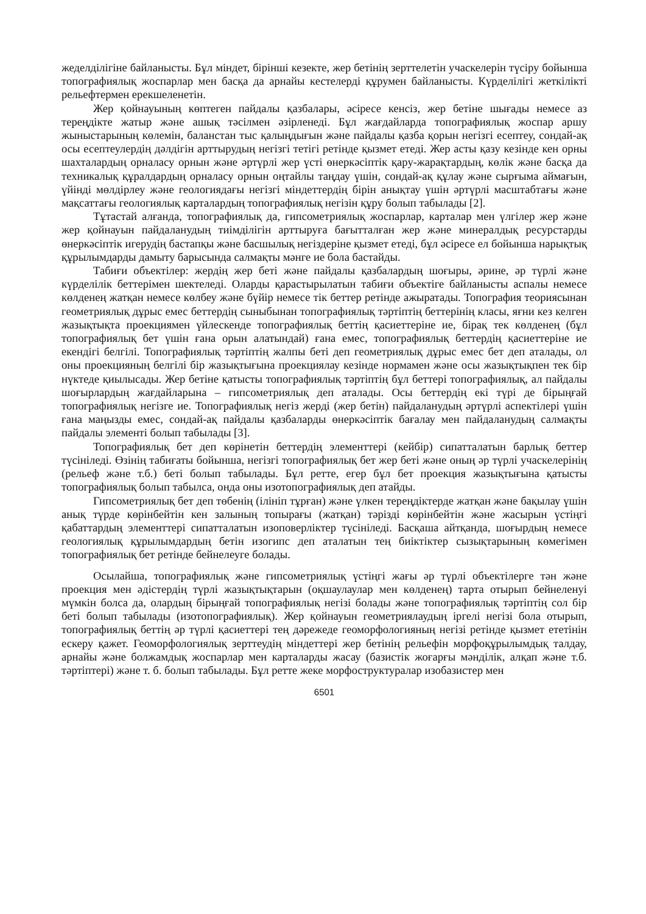жеделділігіне байланысты. Бұл міндет, бірінші кезекте, жер бетінің зерттелетін учаскелерін түсіру бойынша топографиялық жоспарлар мен басқа да арнайы кестелерді құрумен байланысты. Күрделілігі жеткілікті рельефтермен ерекшеленетін.
Жер қойнауының көптеген пайдалы қазбалары, әсіресе кенсіз, жер бетіне шығады немесе аз тереңдікте жатыр және ашық тәсілмен әзірленеді. Бұл жағдайларда топографиялық жоспар аршу жыныстарының көлемін, баланстан тыс қалыңдығын және пайдалы қазба қорын негізгі есептеу, сондай-ақ осы есептеулердің дәлдігін арттырудың негізгі тетігі ретінде қызмет етеді. Жер асты қазу кезінде кен орны шахталардың орналасу орнын және әртүрлі жер үсті өнеркәсіптік қару-жарақтардың, көлік және басқа да техникалық құралдардың орналасу орнын оңтайлы таңдау үшін, сондай-ақ құлау және сырғыма аймағын, үйінді мөлдірлеу және геологиядағы негізгі міндеттердің бірін анықтау үшін әртүрлі масштабтағы және мақсаттағы геологиялық карталардың топографиялық негізін құру болып табылады [2].
Тұтастай алғанда, топографиялық да, гипсометриялық жоспарлар, карталар мен үлгілер жер және жер қойнауын пайдаланудың тиімділігін арттыруға бағытталған жер және минералдық ресурстарды өнеркәсіптік игерудің бастапқы және басшылық негіздеріне қызмет етеді, бұл әсіресе ел бойынша нарықтық құрылымдарды дамыту барысында салмақты мәнге ие бола бастайды.
Табиғи объектілер: жердің жер беті және пайдалы қазбалардың шоғыры, әрине, әр түрлі және күрделілік беттерімен шектеледі. Оларды қарастырылатын табиғи объектіге байланысты аспалы немесе көлденең жатқан немесе көлбеу және бүйір немесе тік беттер ретінде ажыратады. Топография теориясынан геометриялық дұрыс емес беттердің сыныбынан топографиялық тәртіптің беттерінің класы, яғни кез келген жазықтықта проекциямен үйлескенде топографиялық беттің қасиеттеріне ие, бірақ тек көлденең (бұл топографиялық бет үшін ғана орын алатындай) ғана емес, топографиялық беттердің қасиеттеріне ие екендігі белгілі. Топографиялық тәртіптің жалпы беті деп геометриялық дұрыс емес бет деп аталады, ол оны проекцияның белгілі бір жазықтығына проекциялау кезінде нормамен және осы жазықтықпен тек бір нүктеде қиылысады. Жер бетіне қатысты топографиялық тәртіптің бұл беттері топографиялық, ал пайдалы шоғырлардың жағдайларына – гипсометриялық деп аталады. Осы беттердің екі түрі де бірыңғай топографиялық негізге ие. Топографиялық негіз жерді (жер бетін) пайдаланудың әртүрлі аспектілері үшін ғана маңызды емес, сондай-ақ пайдалы қазбаларды өнеркәсіптік бағалау мен пайдаланудың салмақты пайдалы элементі болып табылады [3].
Топографиялық бет деп көрінетін беттердің элементтері (кейбір) сипатталатын барлық беттер түсініледі. Өзінің табиғаты бойынша, негізгі топографиялық бет жер беті және оның әр түрлі учаскелерінің (рельеф және т.б.) беті болып табылады. Бұл ретте, егер бұл бет проекция жазықтығына қатысты топографиялық болып табылса, онда оны изотопографиялық деп атайды.
Гипсометриялық бет деп төбенің (ілініп тұрған) және үлкен тереңдіктерде жатқан және бақылау үшін анық түрде көрінбейтін кен залының топырағы (жатқан) тәрізді көрінбейтін және жасырын үстіңгі қабаттардың элементтері сипатталатын изоповерліктер түсініледі. Басқаша айтқанда, шоғырдың немесе геологиялық құрылымдардың бетін изогипс деп аталатын тең биіктіктер сызықтарының көмегімен топографиялық бет ретінде бейнелеуге болады.
Осылайша, топографиялық және гипсометриялық үстіңгі жағы әр түрлі объектілерге тән және проекция мен әдістердің түрлі жазықтықтарын (оқшаулаулар мен көлденең) тарта отырып бейнеленуі мүмкін болса да, олардың бірыңғай топографиялық негізі болады және топографиялық тәртіптің сол бір беті болып табылады (изотопографиялық). Жер қойнауын геометриялаудың іргелі негізі бола отырып, топографиялық беттің әр түрлі қасиеттері тең дәрежеде геоморфологияның негізі ретінде қызмет ететінін ескеру қажет. Геоморфологиялық зерттеудің міндеттері жер бетінің рельефін морфоқұрылымдық талдау, арнайы және болжамдық жоспарлар мен карталарды жасау (базистік жоғарғы мәнділік, алқап және т.б. тәртіптері) және т. б. болып табылады. Бұл ретте жеке морфоструктуралар изобазистер мен
6501